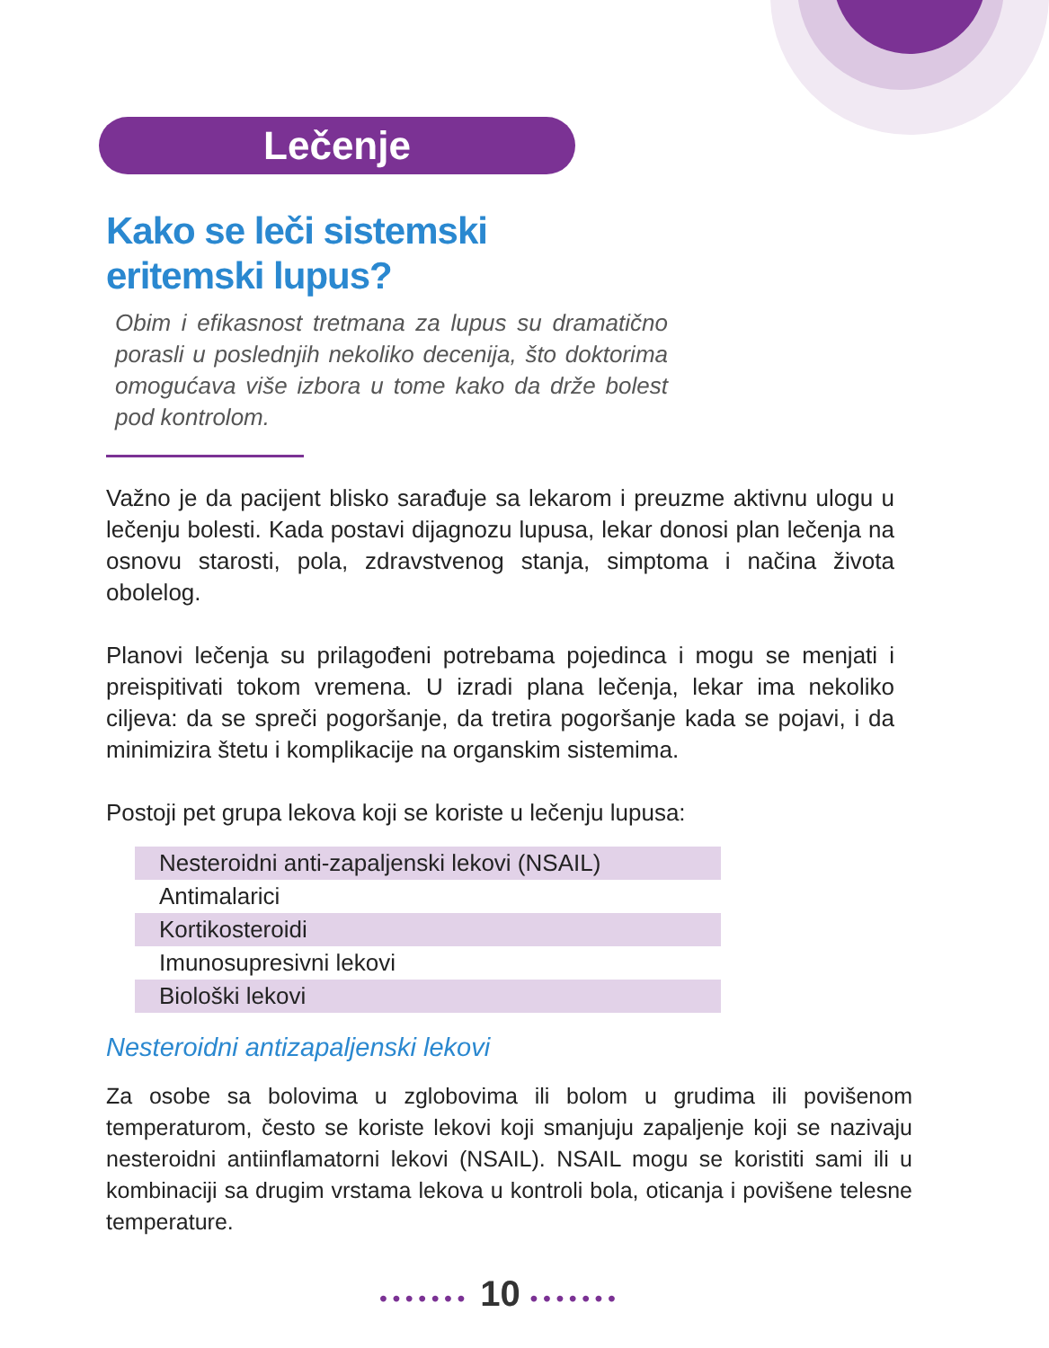Lečenje
Kako se leči sistemski
eritemski lupus?
Obim i efikasnost tretmana za lupus su dramatično porasli u poslednjih nekoliko decenija, što doktorima omogućava više izbora u tome kako da drže bolest pod kontrolom.
Važno je da pacijent blisko sarađuje sa lekarom i preuzme aktivnu ulogu u lečenju bolesti. Kada postavi dijagnozu lupusa, lekar donosi plan lečenja na osnovu starosti, pola, zdravstvenog stanja, simptoma i načina života obolelog.
Planovi lečenja su prilagođeni potrebama pojedinca i mogu se menjati i preispitivati tokom vremena. U izradi plana lečenja, lekar ima nekoliko ciljeva: da se spreči pogoršanje, da tretira pogoršanje kada se pojavi, i da minimizira štetu i komplikacije na organskim sistemima.
Postoji pet grupa lekova koji se koriste u lečenju lupusa:
Nesteroidni anti-zapaljenski lekovi (NSAIL)
Antimalarici
Kortikosteroidi
Imunosupresivni lekovi
Biološki lekovi
Nesteroidni antizapaljenski lekovi
Za osobe sa bolovima u zglobovima ili bolom u grudima ili povišenom temperaturom, često se koriste lekovi koji smanjuju zapaljenje koji se nazivaju nesteroidni antiinflamatorni lekovi (NSAIL). NSAIL mogu se koristiti sami ili u kombinaciji sa drugim vrstama lekova u kontroli bola, oticanja i povišene telesne temperature.
••••••• 10 •••••••